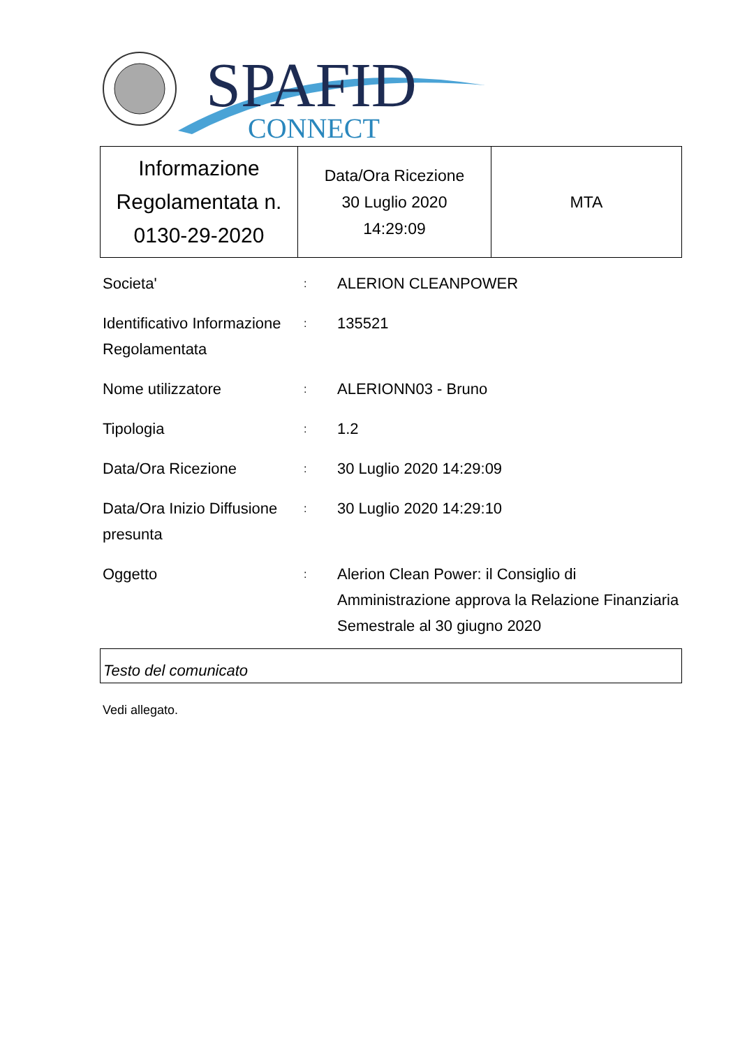SPAFID
CONNECT
| Informazione Regolamentata n. 0130-29-2020 | Data/Ora Ricezione 30 Luglio 2020 14:29:09 | MTA |
| Societa' | : | ALERION CLEANPOWER |
| Identificativo Informazione Regolamentata | : | 135521 |
| Nome utilizzatore | : | ALERIONN03 - Bruno |
| Tipologia | : | 1.2 |
| Data/Ora Ricezione | : | 30 Luglio 2020 14:29:09 |
| Data/Ora Inizio Diffusione presunta | : | 30 Luglio 2020 14:29:10 |
| Oggetto | : | Alerion Clean Power: il Consiglio di Amministrazione approva la Relazione Finanziaria Semestrale al 30 giugno 2020 |
Testo del comunicato
Vedi allegato.